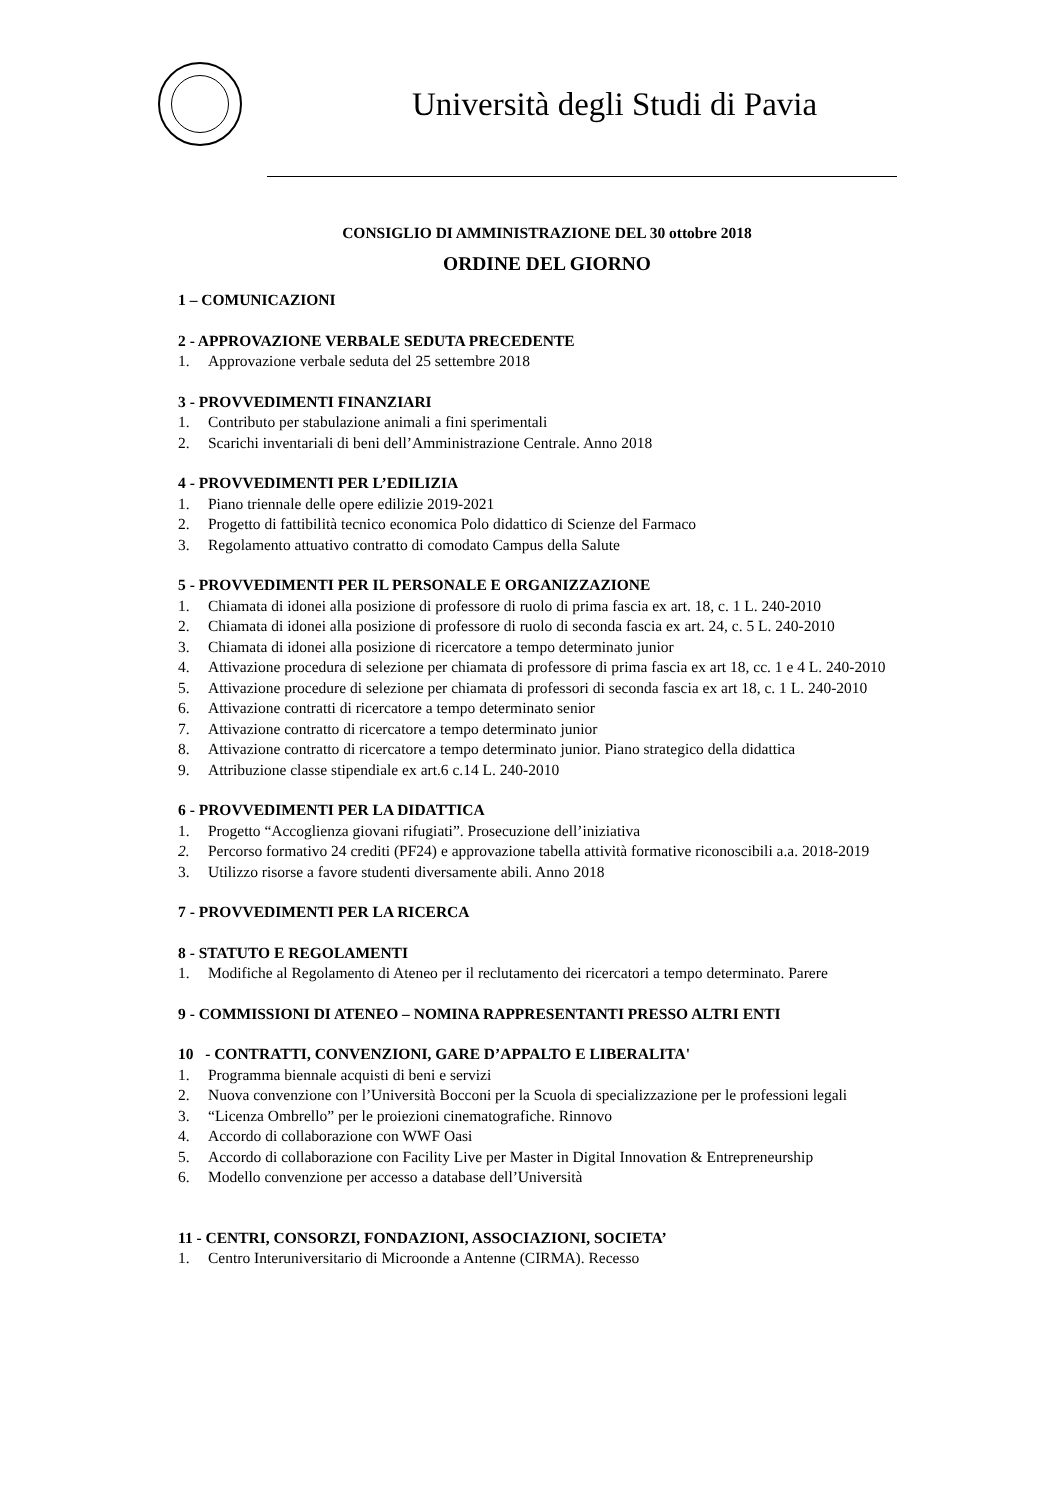Università degli Studi di Pavia
CONSIGLIO DI AMMINISTRAZIONE DEL 30 ottobre 2018
ORDINE DEL GIORNO
1 – COMUNICAZIONI
2 - APPROVAZIONE VERBALE SEDUTA PRECEDENTE
1. Approvazione verbale seduta del 25 settembre 2018
3 - PROVVEDIMENTI FINANZIARI
1. Contributo per stabulazione animali a fini sperimentali
2. Scarichi inventariali di beni dell’Amministrazione Centrale. Anno 2018
4 - PROVVEDIMENTI PER L’EDILIZIA
1. Piano triennale delle opere edilizie 2019-2021
2. Progetto di fattibilità tecnico economica Polo didattico di Scienze del Farmaco
3. Regolamento attuativo contratto di comodato Campus della Salute
5 - PROVVEDIMENTI PER IL PERSONALE E ORGANIZZAZIONE
1. Chiamata di idonei alla posizione di professore di ruolo di prima fascia ex art. 18, c. 1 L. 240-2010
2. Chiamata di idonei alla posizione di professore di ruolo di seconda fascia ex art. 24, c. 5 L. 240-2010
3. Chiamata di idonei alla posizione di ricercatore a tempo determinato junior
4. Attivazione procedura di selezione per chiamata di professore di prima fascia ex art 18, cc. 1 e 4 L. 240-2010
5. Attivazione procedure di selezione per chiamata di professori di seconda fascia ex art 18, c. 1 L. 240-2010
6. Attivazione contratti di ricercatore a tempo determinato senior
7. Attivazione contratto di ricercatore a tempo determinato junior
8. Attivazione contratto di ricercatore a tempo determinato junior. Piano strategico della didattica
9. Attribuzione classe stipendiale ex art.6 c.14 L. 240-2010
6 - PROVVEDIMENTI PER LA DIDATTICA
1. Progetto “Accoglienza giovani rifugiati”. Prosecuzione dell’iniziativa
2. Percorso formativo 24 crediti (PF24) e approvazione tabella attività formative riconoscibili a.a. 2018-2019
3. Utilizzo risorse a favore studenti diversamente abili. Anno 2018
7 - PROVVEDIMENTI PER LA RICERCA
8 - STATUTO E REGOLAMENTI
1. Modifiche al Regolamento di Ateneo per il reclutamento dei ricercatori a tempo determinato. Parere
9 - COMMISSIONI DI ATENEO – NOMINA RAPPRESENTANTI PRESSO ALTRI ENTI
10 - CONTRATTI, CONVENZIONI, GARE D’APPALTO E LIBERALITA'
1. Programma biennale acquisti di beni e servizi
2. Nuova convenzione con l’Università Bocconi per la Scuola di specializzazione per le professioni legali
3. “Licenza Ombrello” per le proiezioni cinematografiche. Rinnovo
4. Accordo di collaborazione con WWF Oasi
5. Accordo di collaborazione con Facility Live per Master in Digital Innovation & Entrepreneurship
6. Modello convenzione per accesso a database dell’Università
11 - CENTRI, CONSORZI, FONDAZIONI, ASSOCIAZIONI, SOCIETA’
1. Centro Interuniversitario di Microonde a Antenne (CIRMA). Recesso